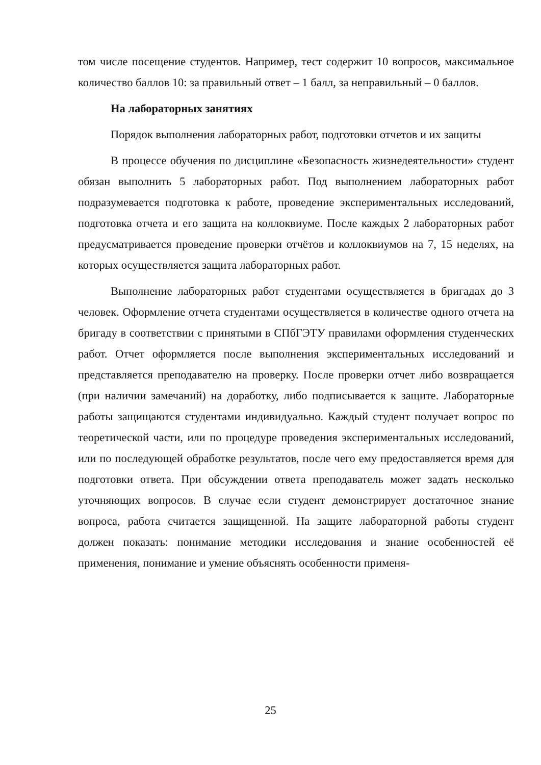том числе посещение студентов. Например, тест содержит 10 вопросов, максимальное количество баллов 10: за правильный ответ – 1 балл, за неправильный – 0 баллов.
На лабораторных занятиях
Порядок выполнения лабораторных работ, подготовки отчетов и их защиты
В процессе обучения по дисциплине «Безопасность жизнедеятельности» студент обязан выполнить 5 лабораторных работ. Под выполнением лабораторных работ подразумевается подготовка к работе, проведение экспериментальных исследований, подготовка отчета и его защита на коллоквиуме. После каждых 2 лабораторных работ предусматривается проведение проверки отчётов и коллоквиумов на 7, 15 неделях, на которых осуществляется защита лабораторных работ.
Выполнение лабораторных работ студентами осуществляется в бригадах до 3 человек. Оформление отчета студентами осуществляется в количестве одного отчета на бригаду в соответствии с принятыми в СПбГЭТУ правилами оформления студенческих работ. Отчет оформляется после выполнения экспериментальных исследований и представляется преподавателю на проверку. После проверки отчет либо возвращается (при наличии замечаний) на доработку, либо подписывается к защите. Лабораторные работы защищаются студентами индивидуально. Каждый студент получает вопрос по теоретической части, или по процедуре проведения экспериментальных исследований, или по последующей обработке результатов, после чего ему предоставляется время для подготовки ответа. При обсуждении ответа преподаватель может задать несколько уточняющих вопросов. В случае если студент демонстрирует достаточное знание вопроса, работа считается защищенной. На защите лабораторной работы студент должен показать: понимание методики исследования и знание особенностей её применения, понимание и умение объяснять особенности применя-
25